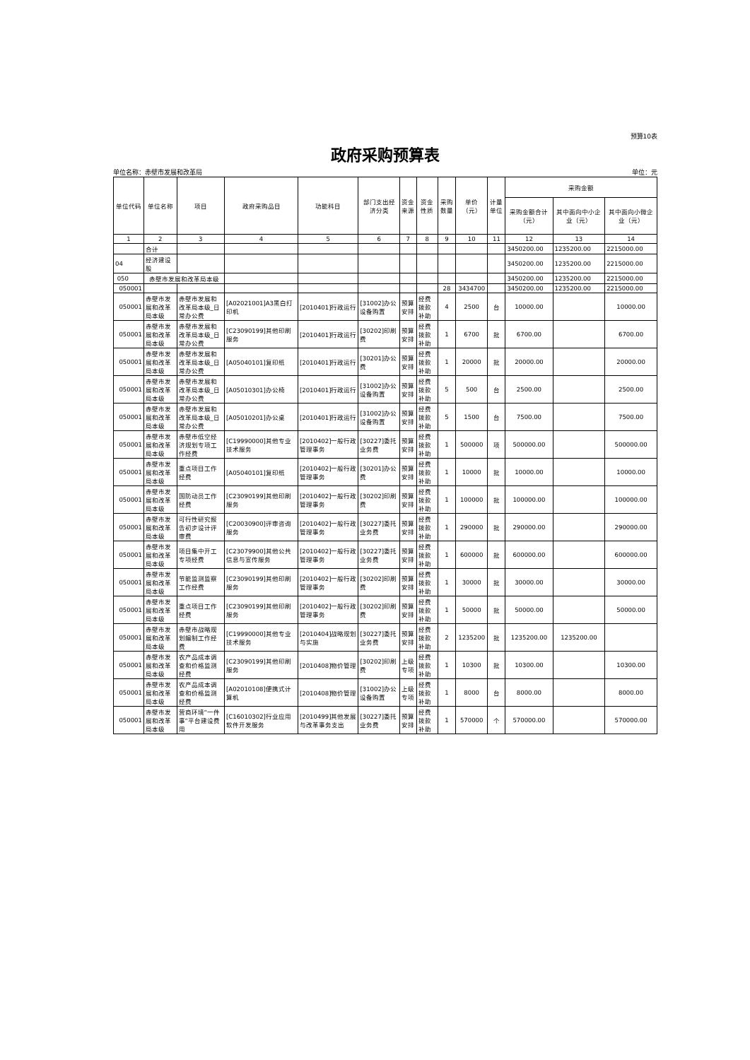预算10表
政府采购预算表
单位名称：赤壁市发展和改革局 单位：元
| 单位代码 | 单位名称 | 项目 | 政府采购品目 | 功能科目 | 部门支出经济分类 | 资金来源 | 资金性质 | 采购数量 | 单价（元） | 计量单位 | 采购金额 | | |
| --- | --- | --- | --- | --- | --- | --- | --- | --- | --- | --- | --- | --- | --- |
| | | | | | | | | | | | 采购金额合计（元） | 其中面向中小企业（元） | 其中面向小微企业（元） |
| 1 | 2 | 3 | 4 | 5 | 6 | 7 | 8 | 9 | 10 | 11 | 12 | 13 | 14 |
| | 合计 | | | | | | | | | | 3450200.00 | 1235200.00 | 2215000.00 |
| 04 | 经济建设股 | | | | | | | | | | 3450200.00 | 1235200.00 | 2215000.00 |
| 050 | 赤壁市发展和改革局本级 | | | | | | | | | | 3450200.00 | 1235200.00 | 2215000.00 |
| 050001 | | | | | | | | 28 | 3434700 | | 3450200.00 | 1235200.00 | 2215000.00 |
| 050001 | 赤壁市发展和改革局本级 | 赤壁市发展和改革局本级_日常办公费 | [A02021001]A3黑白打印机 | [2010401]行政运行 | [31002]办公设备购置 | 预算安排 | 经费拨款补助 | 4 | 2500 | 台 | 10000.00 | | 10000.00 |
| 050001 | 赤壁市发展和改革局本级 | 赤壁市发展和改革局本级_日常办公费 | [C23090199]其他印刷服务 | [2010401]行政运行 | [30202]印刷费 | 预算安排 | 经费拨款补助 | 1 | 6700 | 批 | 6700.00 | | 6700.00 |
| 050001 | 赤壁市发展和改革局本级 | 赤壁市发展和改革局本级_日常办公费 | [A05040101]复印纸 | [2010401]行政运行 | [30201]办公费 | 预算安排 | 经费拨款补助 | 1 | 20000 | 批 | 20000.00 | | 20000.00 |
| 050001 | 赤壁市发展和改革局本级 | 赤壁市发展和改革局本级_日常办公费 | [A05010301]办公椅 | [2010401]行政运行 | [31002]办公设备购置 | 预算安排 | 经费拨款补助 | 5 | 500 | 台 | 2500.00 | | 2500.00 |
| 050001 | 赤壁市发展和改革局本级 | 赤壁市发展和改革局本级_日常办公费 | [A05010201]办公桌 | [2010401]行政运行 | [31002]办公设备购置 | 预算安排 | 经费拨款补助 | 5 | 1500 | 台 | 7500.00 | | 7500.00 |
| 050001 | 赤壁市发展和改革局本级 | 赤壁市低空经济规划专项工作经费 | [C19990000]其他专业技术服务 | [2010402]一般行政管理事务 | [30227]委托业务费 | 预算安排 | 经费拨款补助 | 1 | 500000 | 项 | 500000.00 | | 500000.00 |
| 050001 | 赤壁市发展和改革局本级 | 重点项目工作经费 | [A05040101]复印纸 | [2010402]一般行政管理事务 | [30201]办公费 | 预算安排 | 经费拨款补助 | 1 | 10000 | 批 | 10000.00 | | 10000.00 |
| 050001 | 赤壁市发展和改革局本级 | 国防动员工作经费 | [C23090199]其他印刷服务 | [2010402]一般行政管理事务 | [30202]印刷费 | 预算安排 | 经费拨款补助 | 1 | 100000 | 批 | 100000.00 | | 100000.00 |
| 050001 | 赤壁市发展和改革局本级 | 可行性研究报告初步设计评审费 | [C20030900]评审咨询服务 | [2010402]一般行政管理事务 | [30227]委托业务费 | 预算安排 | 经费拨款补助 | 1 | 290000 | 批 | 290000.00 | | 290000.00 |
| 050001 | 赤壁市发展和改革局本级 | 项目集中开工专项经费 | [C23079900]其他公共信息与宣传服务 | [2010402]一般行政管理事务 | [30227]委托业务费 | 预算安排 | 经费拨款补助 | 1 | 600000 | 批 | 600000.00 | | 600000.00 |
| 050001 | 赤壁市发展和改革局本级 | 节能监测监察工作经费 | [C23090199]其他印刷服务 | [2010402]一般行政管理事务 | [30202]印刷费 | 预算安排 | 经费拨款补助 | 1 | 30000 | 批 | 30000.00 | | 30000.00 |
| 050001 | 赤壁市发展和改革局本级 | 重点项目工作经费 | [C23090199]其他印刷服务 | [2010402]一般行政管理事务 | [30202]印刷费 | 预算安排 | 经费拨款补助 | 1 | 50000 | 批 | 50000.00 | | 50000.00 |
| 050001 | 赤壁市发展和改革局本级 | 赤壁市战略规划编制工作经费 | [C19990000]其他专业技术服务 | [2010404]战略规划与实施 | [30227]委托业务费 | 预算安排 | 经费拨款补助 | 2 | 1235200 | 批 | 1235200.00 | 1235200.00 | |
| 050001 | 赤壁市发展和改革局本级 | 农产品成本调查和价格监测经费 | [C23090199]其他印刷服务 | [2010408]物价管理 | [30202]印刷费 | 上级专项 | 经费拨款补助 | 1 | 10300 | 批 | 10300.00 | | 10300.00 |
| 050001 | 赤壁市发展和改革局本级 | 农产品成本调查和价格监测经费 | [A02010108]便携式计算机 | [2010408]物价管理 | [31002]办公设备购置 | 上级专项 | 经费拨款补助 | 1 | 8000 | 台 | 8000.00 | | 8000.00 |
| 050001 | 赤壁市发展和改革局本级 | 营商环境“一件事”平台建设费用 | [C16010302]行业应用软件开发服务 | [2010499]其他发展与改革事务支出 | [30227]委托业务费 | 预算安排 | 经费拨款补助 | 1 | 570000 | 个 | 570000.00 | | 570000.00 |